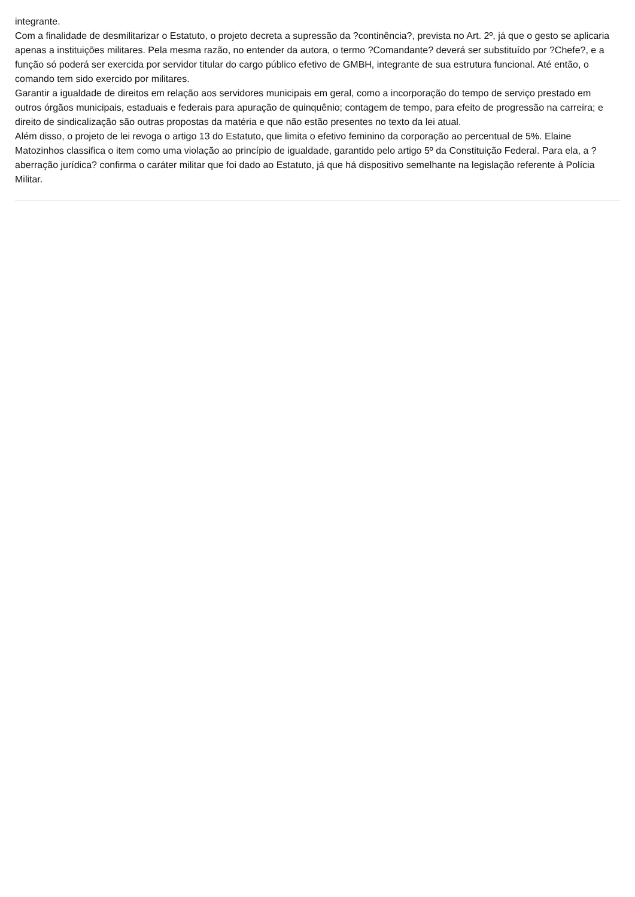integrante.
Com a finalidade de desmilitarizar o Estatuto, o projeto decreta a supressão da ?continência?, prevista no Art. 2º, já que o gesto se aplicaria apenas a instituições militares. Pela mesma razão, no entender da autora, o termo ?Comandante? deverá ser substituído por ?Chefe?, e a função só poderá ser exercida por servidor titular do cargo público efetivo de GMBH, integrante de sua estrutura funcional. Até então, o comando tem sido exercido por militares.
Garantir a igualdade de direitos em relação aos servidores municipais em geral, como a incorporação do tempo de serviço prestado em outros órgãos municipais, estaduais e federais para apuração de quinquênio; contagem de tempo, para efeito de progressão na carreira; e direito de sindicalização são outras propostas da matéria e que não estão presentes no texto da lei atual.
Além disso, o projeto de lei revoga o artigo 13 do Estatuto, que limita o efetivo feminino da corporação ao percentual de 5%. Elaine Matozinhos classifica o item como uma violação ao princípio de igualdade, garantido pelo artigo 5º da Constituição Federal. Para ela, a ?aberração jurídica? confirma o caráter militar que foi dado ao Estatuto, já que há dispositivo semelhante na legislação referente à Polícia Militar.